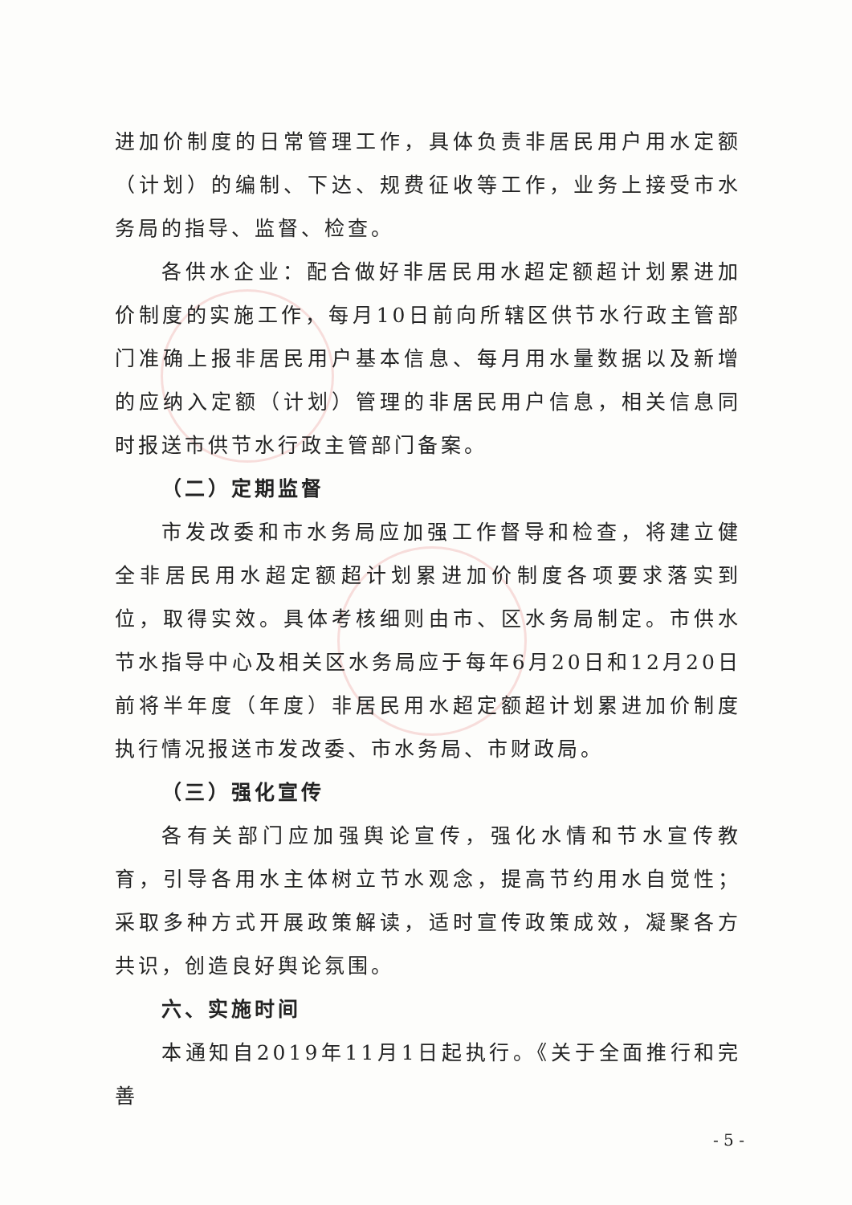进加价制度的日常管理工作，具体负责非居民用户用水定额（计划）的编制、下达、规费征收等工作，业务上接受市水务局的指导、监督、检查。
各供水企业：配合做好非居民用水超定额超计划累进加价制度的实施工作，每月10日前向所辖区供节水行政主管部门准确上报非居民用户基本信息、每月用水量数据以及新增的应纳入定额（计划）管理的非居民用户信息，相关信息同时报送市供节水行政主管部门备案。
（二）定期监督
市发改委和市水务局应加强工作督导和检查，将建立健全非居民用水超定额超计划累进加价制度各项要求落实到位，取得实效。具体考核细则由市、区水务局制定。市供水节水指导中心及相关区水务局应于每年6月20日和12月20日前将半年度（年度）非居民用水超定额超计划累进加价制度执行情况报送市发改委、市水务局、市财政局。
（三）强化宣传
各有关部门应加强舆论宣传，强化水情和节水宣传教育，引导各用水主体树立节水观念，提高节约用水自觉性；采取多种方式开展政策解读，适时宣传政策成效，凝聚各方共识，创造良好舆论氛围。
六、实施时间
本通知自2019年11月1日起执行。《关于全面推行和完善
- 5 -